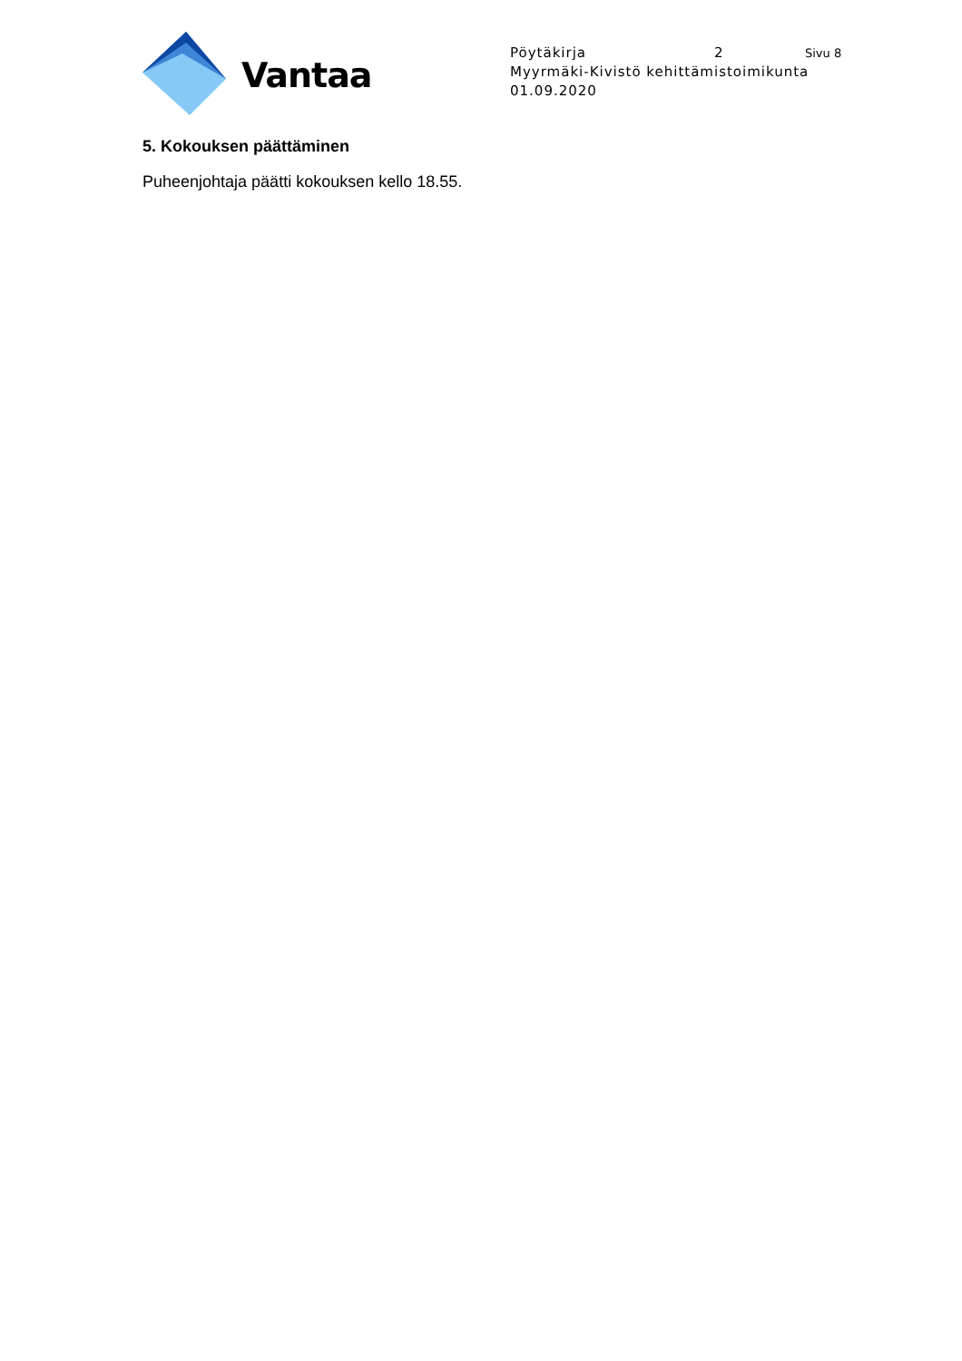Vantaa
Pöytäkirja 2 Sivu 8
Myyrmäki-Kivistö kehittämistoimikunta
01.09.2020
5. Kokouksen päättäminen
Puheenjohtaja päätti kokouksen kello 18.55.